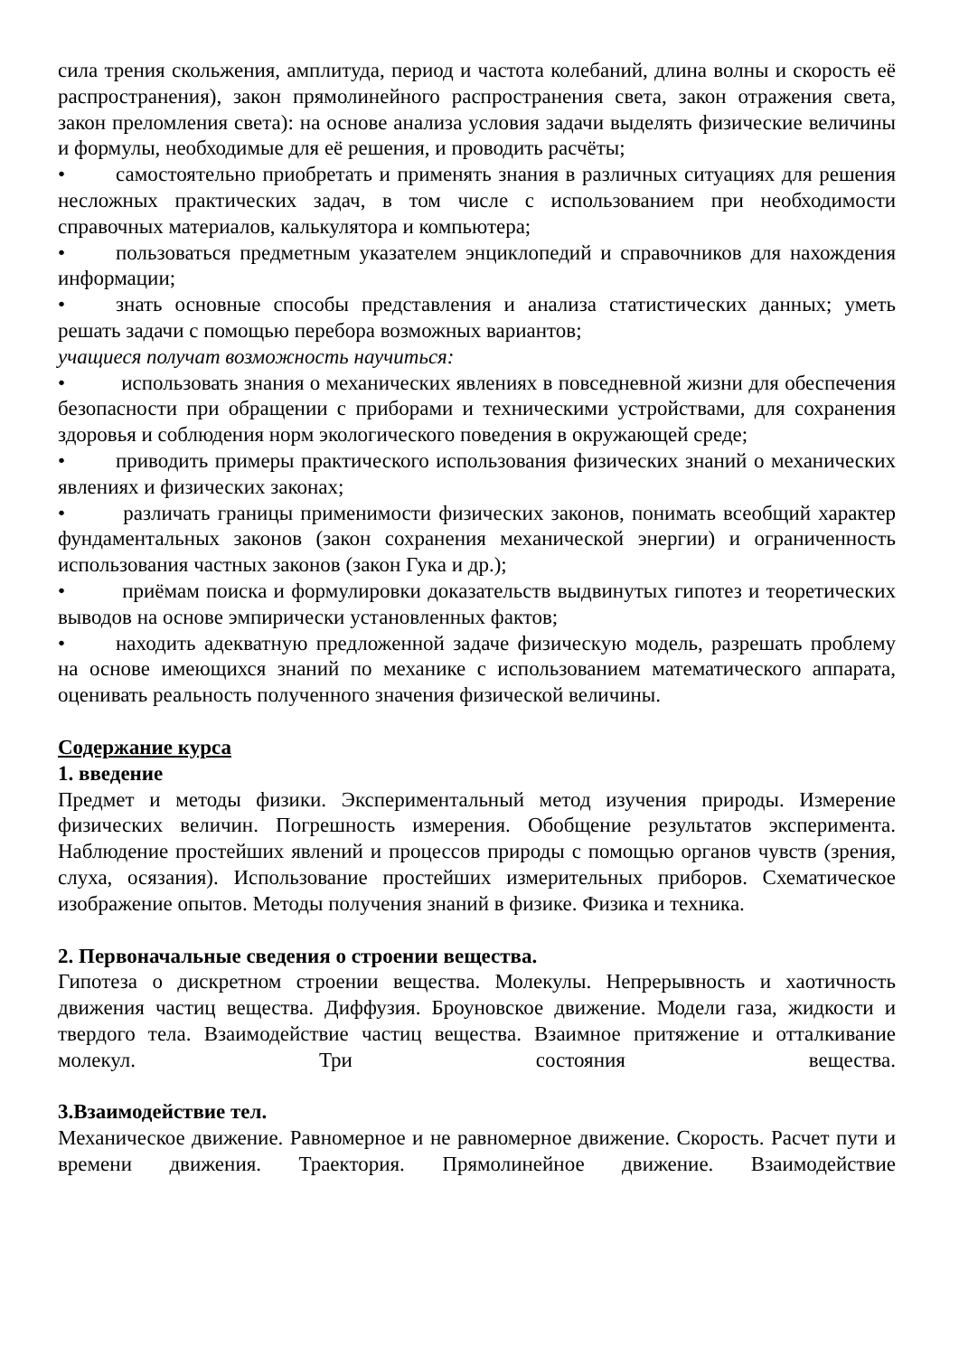сила трения скольжения, амплитуда, период и частота колебаний, длина волны и скорость её распространения), закон прямолинейного распространения света, закон отражения света, закон преломления света): на основе анализа условия задачи выделять физические величины и формулы, необходимые для её решения, и проводить расчёты;
• самостоятельно приобретать и применять знания в различных ситуациях для решения несложных практических задач, в том числе с использованием при необходимости справочных материалов, калькулятора и компьютера;
• пользоваться предметным указателем энциклопедий и справочников для нахождения информации;
• знать основные способы представления и анализа статистических данных; уметь решать задачи с помощью перебора возможных вариантов;
учащиеся получат возможность научиться:
• использовать знания о механических явлениях в повседневной жизни для обеспечения безопасности при обращении с приборами и техническими устройствами, для сохранения здоровья и соблюдения норм экологического поведения в окружающей среде;
• приводить примеры практического использования физических знаний о механических явлениях и физических законах;
• различать границы применимости физических законов, понимать всеобщий характер фундаментальных законов (закон сохранения механической энергии) и ограниченность использования частных законов (закон Гука и др.);
• приёмам поиска и формулировки доказательств выдвинутых гипотез и теоретических выводов на основе эмпирически установленных фактов;
• находить адекватную предложенной задаче физическую модель, разрешать проблему на основе имеющихся знаний по механике с использованием математического аппарата, оценивать реальность полученного значения физической величины.
Содержание курса
1. введение
Предмет и методы физики. Экспериментальный метод изучения природы. Измерение физических величин. Погрешность измерения. Обобщение результатов эксперимента. Наблюдение простейших явлений и процессов природы с помощью органов чувств (зрения, слуха, осязания). Использование простейших измерительных приборов. Схематическое изображение опытов. Методы получения знаний в физике. Физика и техника.
2. Первоначальные сведения о строении вещества.
Гипотеза о дискретном строении вещества. Молекулы. Непрерывность и хаотичность движения частиц вещества. Диффузия. Броуновское движение. Модели газа, жидкости и твердого тела. Взаимодействие частиц вещества. Взаимное притяжение и отталкивание молекул. Три состояния вещества.
3.Взаимодействие тел.
Механическое движение. Равномерное и не равномерное движение. Скорость. Расчет пути и времени движения. Траектория. Прямолинейное движение. Взаимодействие